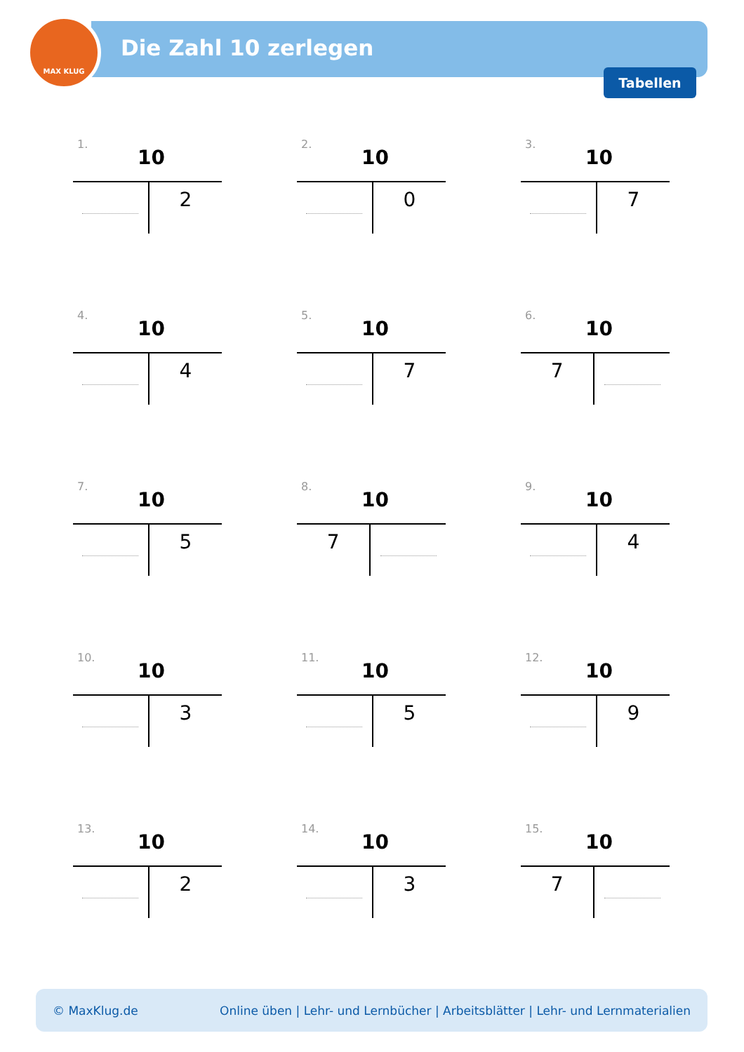MAX KLUG
Die Zahl 10 zerlegen
Tabellen
1.
10
| | 2 |
2.
10
| | 0 |
3.
10
| | 7 |
4.
10
| | 4 |
5.
10
| | 7 |
6.
10
| 7 | |
7.
10
| | 5 |
8.
10
| 7 | |
9.
10
| | 4 |
10.
10
| | 3 |
11.
10
| | 5 |
12.
10
| | 9 |
13.
10
| | 2 |
14.
10
| | 3 |
15.
10
| 7 | |
© MaxKlug.de Online üben | Lehr- und Lernbücher | Arbeitsblätter | Lehr- und Lernmaterialien